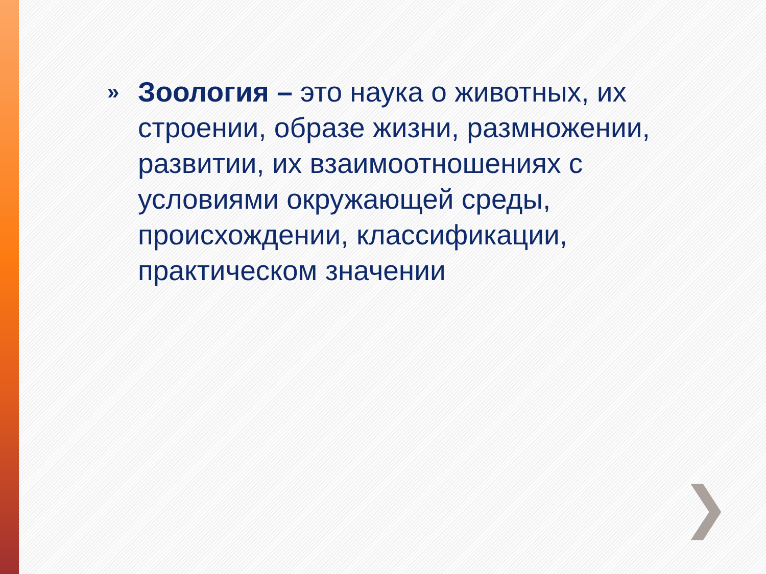»
Зоология – это наука о животных, их строении, образе жизни, размножении, развитии, их взаимоотношениях с условиями окружающей среды, происхождении, классификации, практическом значении
❯